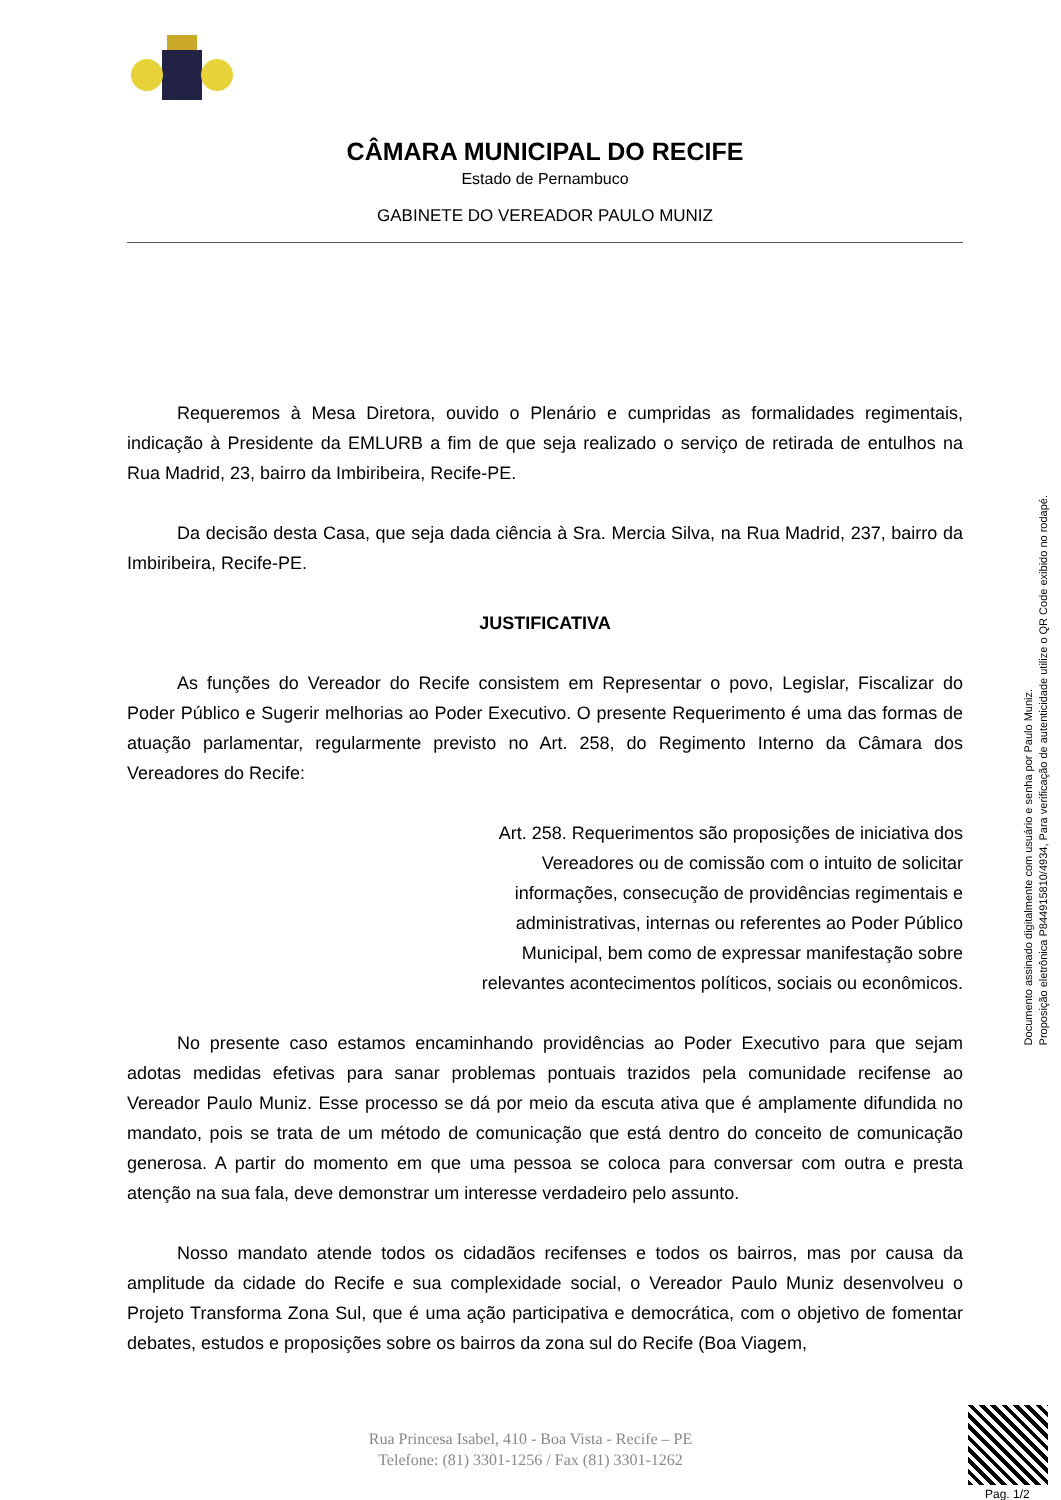CÂMARA MUNICIPAL DO RECIFE
Estado de Pernambuco
GABINETE DO VEREADOR PAULO MUNIZ
Requeremos à Mesa Diretora, ouvido o Plenário e cumpridas as formalidades regimentais, indicação à Presidente da EMLURB a fim de que seja realizado o serviço de retirada de entulhos na Rua Madrid, 23, bairro da Imbiribeira, Recife-PE.
Da decisão desta Casa, que seja dada ciência à Sra. Mercia Silva, na Rua Madrid, 237, bairro da Imbiribeira, Recife-PE.
JUSTIFICATIVA
As funções do Vereador do Recife consistem em Representar o povo, Legislar, Fiscalizar do Poder Público e Sugerir melhorias ao Poder Executivo. O presente Requerimento é uma das formas de atuação parlamentar, regularmente previsto no Art. 258, do Regimento Interno da Câmara dos Vereadores do Recife:
Art. 258. Requerimentos são proposições de iniciativa dos Vereadores ou de comissão com o intuito de solicitar informações, consecução de providências regimentais e administrativas, internas ou referentes ao Poder Público Municipal, bem como de expressar manifestação sobre relevantes acontecimentos políticos, sociais ou econômicos.
No presente caso estamos encaminhando providências ao Poder Executivo para que sejam adotas medidas efetivas para sanar problemas pontuais trazidos pela comunidade recifense ao Vereador Paulo Muniz. Esse processo se dá por meio da escuta ativa que é amplamente difundida no mandato, pois se trata de um método de comunicação que está dentro do conceito de comunicação generosa. A partir do momento em que uma pessoa se coloca para conversar com outra e presta atenção na sua fala, deve demonstrar um interesse verdadeiro pelo assunto.
Nosso mandato atende todos os cidadãos recifenses e todos os bairros, mas por causa da amplitude da cidade do Recife e sua complexidade social, o Vereador Paulo Muniz desenvolveu o Projeto Transforma Zona Sul, que é uma ação participativa e democrática, com o objetivo de fomentar debates, estudos e proposições sobre os bairros da zona sul do Recife (Boa Viagem,
Documento assinado digitalmente com usuário e senha por Paulo Muniz.
Proposição eletrônica P844915810/4934, Para verificação de autenticidade utilize o QR Code exibido no rodapé.
Rua Princesa Isabel, 410 - Boa Vista - Recife – PE
Telefone: (81) 3301-1256 / Fax (81) 3301-1262
Pag. 1/2